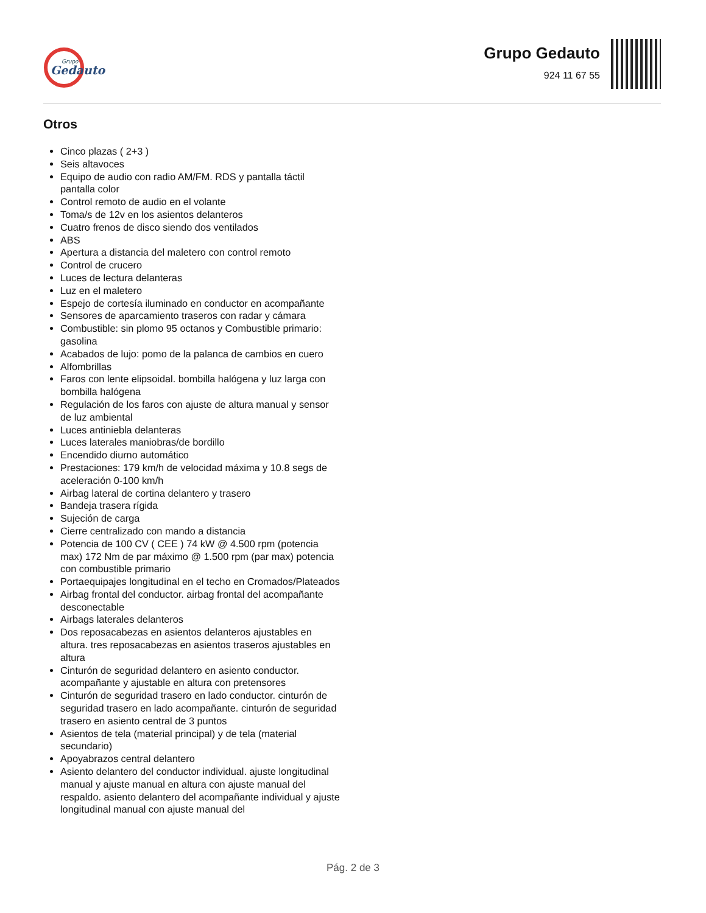Grupo
Gedauto
Grupo Gedauto
924 11 67 55
Otros
Cinco plazas ( 2+3 )
Seis altavoces
Equipo de audio con radio AM/FM. RDS y pantalla táctil pantalla color
Control remoto de audio en el volante
Toma/s de 12v en los asientos delanteros
Cuatro frenos de disco siendo dos ventilados
ABS
Apertura a distancia del maletero con control remoto
Control de crucero
Luces de lectura delanteras
Luz en el maletero
Espejo de cortesía iluminado en conductor en acompañante
Sensores de aparcamiento traseros con radar y cámara
Combustible: sin plomo 95 octanos y Combustible primario: gasolina
Acabados de lujo: pomo de la palanca de cambios en cuero
Alfombrillas
Faros con lente elipsoidal. bombilla halógena y luz larga con bombilla halógena
Regulación de los faros con ajuste de altura manual y sensor de luz ambiental
Luces antiniebla delanteras
Luces laterales maniobras/de bordillo
Encendido diurno automático
Prestaciones: 179 km/h de velocidad máxima y 10.8 segs de aceleración 0-100 km/h
Airbag lateral de cortina delantero y trasero
Bandeja trasera rígida
Sujeción de carga
Cierre centralizado con mando a distancia
Potencia de 100 CV ( CEE ) 74 kW @ 4.500 rpm (potencia max) 172 Nm de par máximo @ 1.500 rpm (par max) potencia con combustible primario
Portaequipajes longitudinal en el techo en Cromados/Plateados
Airbag frontal del conductor. airbag frontal del acompañante desconectable
Airbags laterales delanteros
Dos reposacabezas en asientos delanteros ajustables en altura. tres reposacabezas en asientos traseros ajustables en altura
Cinturón de seguridad delantero en asiento conductor. acompañante y ajustable en altura con pretensores
Cinturón de seguridad trasero en lado conductor. cinturón de seguridad trasero en lado acompañante. cinturón de seguridad trasero en asiento central de 3 puntos
Asientos de tela (material principal) y de tela (material secundario)
Apoyabrazos central delantero
Asiento delantero del conductor individual. ajuste longitudinal manual y ajuste manual en altura con ajuste manual del respaldo. asiento delantero del acompañante individual y ajuste longitudinal manual con ajuste manual del
Pág. 2 de 3